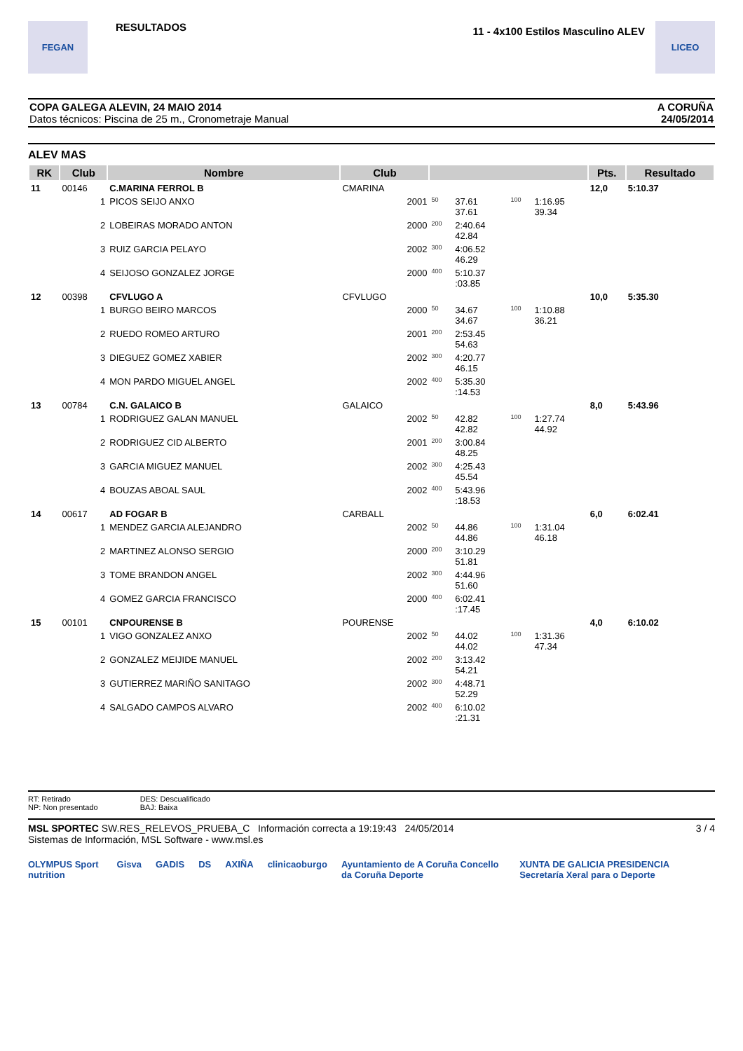FEGAN
RESULTADOS
11 - 4x100 Estilos Masculino ALEV
LICEO
COPA GALEGA ALEVIN, 24 MAIO 2014
Datos técnicos: Piscina de 25 m., Cronometraje Manual
A CORUÑA
24/05/2014
ALEV MAS
| RK | Club | Nombre | Club | | | | | Pts. | Resultado |
| --- | --- | --- | --- | --- | --- | --- | --- | --- | --- |
| 11 | 00146 | C.MARINA FERROL B | CMARINA | | | | | 12,0 | 5:10.37 |
| | 1 | PICOS SEIJO ANXO | 2001 | 50 | 37.61 37.61 | 100 | 1:16.95 39.34 | | |
| | 2 | LOBEIRAS MORADO ANTON | 2000 | 200 | 2:40.64 42.84 | | | | |
| | 3 | RUIZ GARCIA PELAYO | 2002 | 300 | 4:06.52 46.29 | | | | |
| | 4 | SEIJOSO GONZALEZ JORGE | 2000 | 400 | 5:10.37 :03.85 | | | | |
| 12 | 00398 | CFVLUGO A | CFVLUGO | | | | | 10,0 | 5:35.30 |
| | 1 | BURGO BEIRO MARCOS | 2000 | 50 | 34.67 34.67 | 100 | 1:10.88 36.21 | | |
| | 2 | RUEDO ROMEO ARTURO | 2001 | 200 | 2:53.45 54.63 | | | | |
| | 3 | DIEGUEZ GOMEZ XABIER | 2002 | 300 | 4:20.77 46.15 | | | | |
| | 4 | MON PARDO MIGUEL ANGEL | 2002 | 400 | 5:35.30 :14.53 | | | | |
| 13 | 00784 | C.N. GALAICO B | GALAICO | | | | | 8,0 | 5:43.96 |
| | 1 | RODRIGUEZ GALAN MANUEL | 2002 | 50 | 42.82 42.82 | 100 | 1:27.74 44.92 | | |
| | 2 | RODRIGUEZ CID ALBERTO | 2001 | 200 | 3:00.84 48.25 | | | | |
| | 3 | GARCIA MIGUEZ MANUEL | 2002 | 300 | 4:25.43 45.54 | | | | |
| | 4 | BOUZAS ABOAL SAUL | 2002 | 400 | 5:43.96 :18.53 | | | | |
| 14 | 00617 | AD FOGAR B | CARBALL | | | | | 6,0 | 6:02.41 |
| | 1 | MENDEZ GARCIA ALEJANDRO | 2002 | 50 | 44.86 44.86 | 100 | 1:31.04 46.18 | | |
| | 2 | MARTINEZ ALONSO SERGIO | 2000 | 200 | 3:10.29 51.81 | | | | |
| | 3 | TOME BRANDON ANGEL | 2002 | 300 | 4:44.96 51.60 | | | | |
| | 4 | GOMEZ GARCIA FRANCISCO | 2000 | 400 | 6:02.41 :17.45 | | | | |
| 15 | 00101 | CNPOURENSE B | POURENSE | | | | | 4,0 | 6:10.02 |
| | 1 | VIGO GONZALEZ ANXO | 2002 | 50 | 44.02 44.02 | 100 | 1:31.36 47.34 | | |
| | 2 | GONZALEZ MEIJIDE MANUEL | 2002 | 200 | 3:13.42 54.21 | | | | |
| | 3 | GUTIERREZ MARIÑO SANITAGO | 2002 | 300 | 4:48.71 52.29 | | | | |
| | 4 | SALGADO CAMPOS ALVARO | 2002 | 400 | 6:10.02 :21.31 | | | | |
RT: Retirado
NP: Non presentado
DES: Descualificado
BAJ: Baixa
MSL SPORTEC SW.RES_RELEVOS_PRUEBA_C Información correcta a 19:19:43 24/05/2014
Sistemas de Información, MSL Software - www.msl.es
3 / 4
OLYMPUS Sport nutrition Gisva GADIS DS AXIÑA clinicaoburgo Ayuntamiento de A Coruña Concello da Coruña Deporte XUNTA DE GALICIA PRESIDENCIA Secretaría Xeral para o Deporte